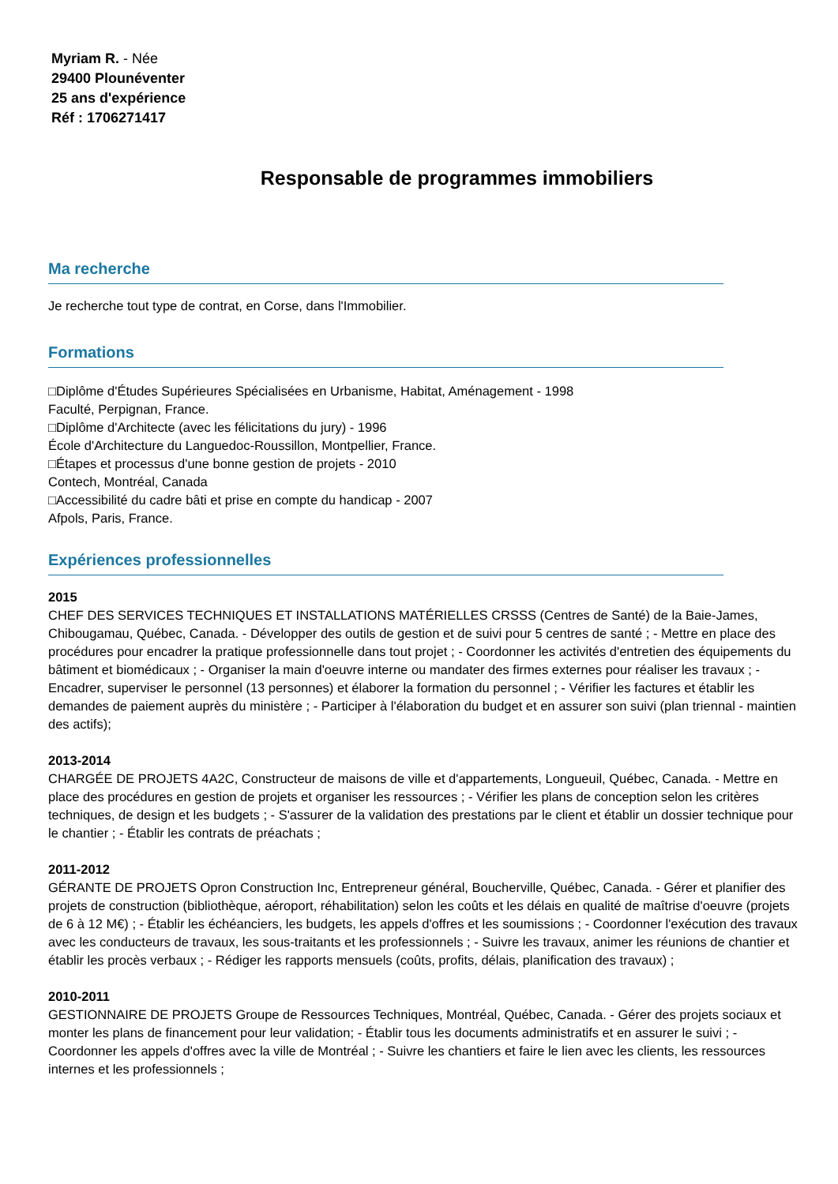Myriam R. - Née
29400 Plounéventer
25 ans d'expérience
Réf : 1706271417
Responsable de programmes immobiliers
Ma recherche
Je recherche tout type de contrat, en Corse, dans l'Immobilier.
Formations
□Diplôme d'Études Supérieures Spécialisées en Urbanisme, Habitat, Aménagement - 1998
Faculté, Perpignan, France.
□Diplôme d'Architecte (avec les félicitations du jury) - 1996
École d'Architecture du Languedoc-Roussillon, Montpellier, France.
□Étapes et processus d'une bonne gestion de projets - 2010
Contech, Montréal, Canada
□Accessibilité du cadre bâti et prise en compte du handicap - 2007
Afpols, Paris, France.
Expériences professionnelles
2015
CHEF DES SERVICES TECHNIQUES ET INSTALLATIONS MATÉRIELLES CRSSS (Centres de Santé) de la Baie-James, Chibougamau, Québec, Canada. - Développer des outils de gestion et de suivi pour 5 centres de santé ; - Mettre en place des procédures pour encadrer la pratique professionnelle dans tout projet ; - Coordonner les activités d'entretien des équipements du bâtiment et biomédicaux ; - Organiser la main d'oeuvre interne ou mandater des firmes externes pour réaliser les travaux ; - Encadrer, superviser le personnel (13 personnes) et élaborer la formation du personnel ; - Vérifier les factures et établir les demandes de paiement auprès du ministère ; - Participer à l'élaboration du budget et en assurer son suivi (plan triennal - maintien des actifs);
2013-2014
CHARGÉE DE PROJETS 4A2C, Constructeur de maisons de ville et d'appartements, Longueuil, Québec, Canada. - Mettre en place des procédures en gestion de projets et organiser les ressources ; - Vérifier les plans de conception selon les critères techniques, de design et les budgets ; - S'assurer de la validation des prestations par le client et établir un dossier technique pour le chantier ; - Établir les contrats de préachats ;
2011-2012
GÉRANTE DE PROJETS Opron Construction Inc, Entrepreneur général, Boucherville, Québec, Canada. - Gérer et planifier des projets de construction (bibliothèque, aéroport, réhabilitation) selon les coûts et les délais en qualité de maîtrise d'oeuvre (projets de 6 à 12 M€) ; - Établir les échéanciers, les budgets, les appels d'offres et les soumissions ; - Coordonner l'exécution des travaux avec les conducteurs de travaux, les sous-traitants et les professionnels ; - Suivre les travaux, animer les réunions de chantier et établir les procès verbaux ; - Rédiger les rapports mensuels (coûts, profits, délais, planification des travaux) ;
2010-2011
GESTIONNAIRE DE PROJETS Groupe de Ressources Techniques, Montréal, Québec, Canada. - Gérer des projets sociaux et monter les plans de financement pour leur validation; - Établir tous les documents administratifs et en assurer le suivi ; - Coordonner les appels d'offres avec la ville de Montréal ; - Suivre les chantiers et faire le lien avec les clients, les ressources internes et les professionnels ;